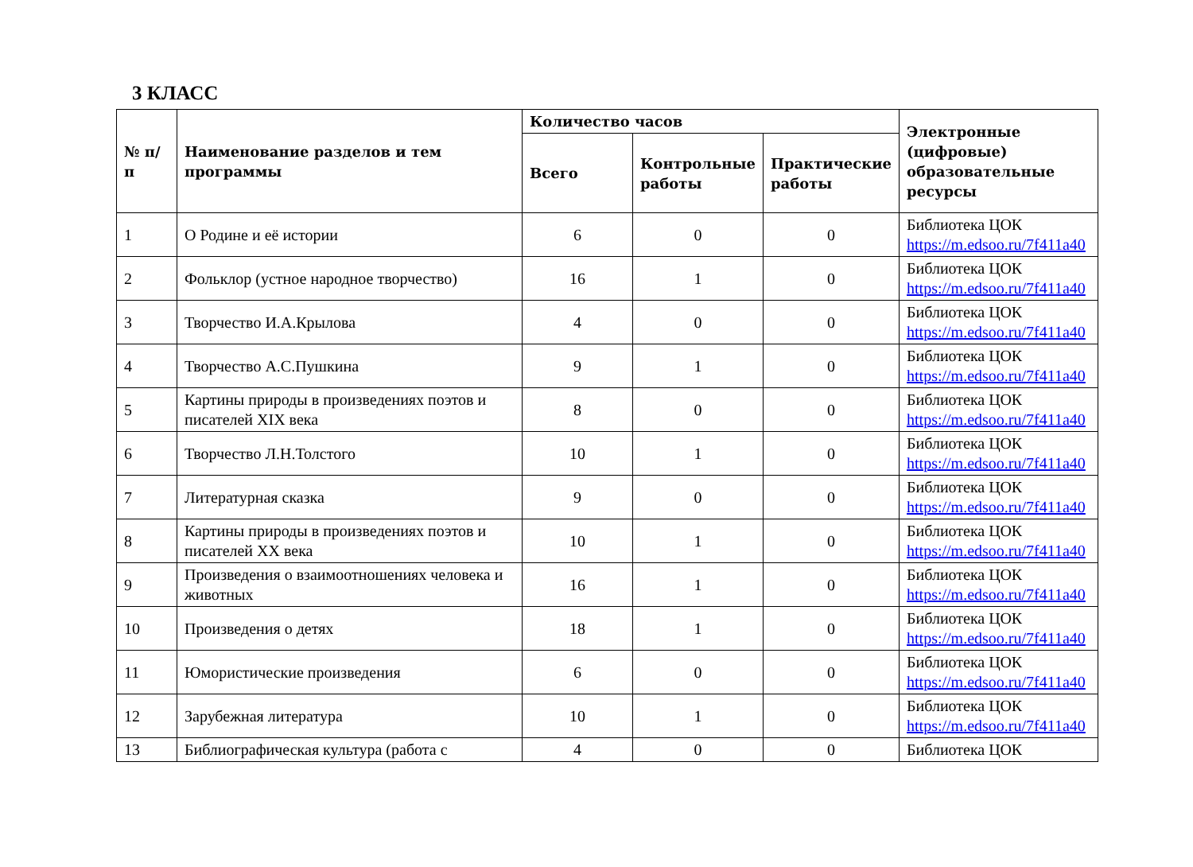3 КЛАСС
| № п/п | Наименование разделов и тем программы | Количество часов | | | Электронные (цифровые) образовательные ресурсы |
| --- | --- | --- | --- | --- | --- |
| | | Всего | Контрольные работы | Практические работы | |
| 1 | О Родине и её истории | 6 | 0 | 0 | Библиотека ЦОК https://m.edsoo.ru/7f411a40 |
| 2 | Фольклор (устное народное творчество) | 16 | 1 | 0 | Библиотека ЦОК https://m.edsoo.ru/7f411a40 |
| 3 | Творчество И.А.Крылова | 4 | 0 | 0 | Библиотека ЦОК https://m.edsoo.ru/7f411a40 |
| 4 | Творчество А.С.Пушкина | 9 | 1 | 0 | Библиотека ЦОК https://m.edsoo.ru/7f411a40 |
| 5 | Картины природы в произведениях поэтов и писателей XIX века | 8 | 0 | 0 | Библиотека ЦОК https://m.edsoo.ru/7f411a40 |
| 6 | Творчество Л.Н.Толстого | 10 | 1 | 0 | Библиотека ЦОК https://m.edsoo.ru/7f411a40 |
| 7 | Литературная сказка | 9 | 0 | 0 | Библиотека ЦОК https://m.edsoo.ru/7f411a40 |
| 8 | Картины природы в произведениях поэтов и писателей XX века | 10 | 1 | 0 | Библиотека ЦОК https://m.edsoo.ru/7f411a40 |
| 9 | Произведения о взаимоотношениях человека и животных | 16 | 1 | 0 | Библиотека ЦОК https://m.edsoo.ru/7f411a40 |
| 10 | Произведения о детях | 18 | 1 | 0 | Библиотека ЦОК https://m.edsoo.ru/7f411a40 |
| 11 | Юмористические произведения | 6 | 0 | 0 | Библиотека ЦОК https://m.edsoo.ru/7f411a40 |
| 12 | Зарубежная литература | 10 | 1 | 0 | Библиотека ЦОК https://m.edsoo.ru/7f411a40 |
| 13 | Библиографическая культура (работа с | 4 | 0 | 0 | Библиотека ЦОК |